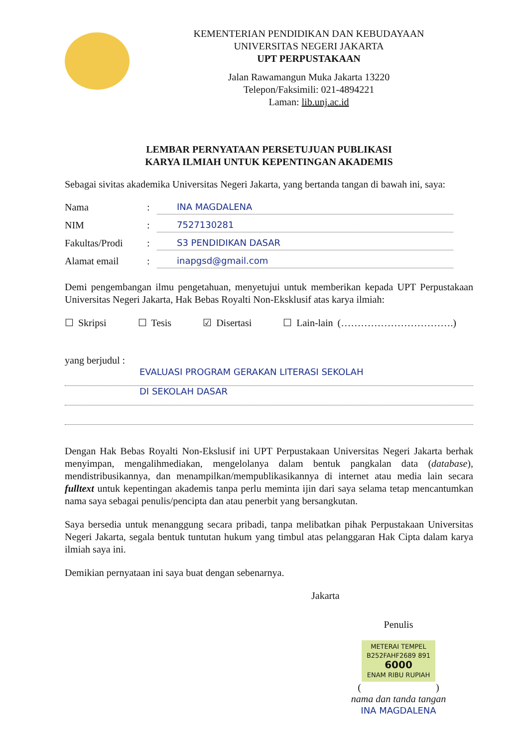KEMENTERIAN PENDIDIKAN DAN KEBUDAYAAN
UNIVERSITAS NEGERI JAKARTA
UPT PERPUSTAKAAN
Jalan Rawamangun Muka Jakarta 13220
Telepon/Faksimili: 021-4894221
Laman: lib.unj.ac.id
LEMBAR PERNYATAAN PERSETUJUAN PUBLIKASI
KARYA ILMIAH UNTUK KEPENTINGAN AKADEMIS
Sebagai sivitas akademika Universitas Negeri Jakarta, yang bertanda tangan di bawah ini, saya:
Nama: INA MAGDALENA
NIM: 7527130281
Fakultas/Prodi: S3 PENDIDIKAN DASAR
Alamat email: inapgsd@gmail.com
Demi pengembangan ilmu pengetahuan, menyetujui untuk memberikan kepada UPT Perpustakaan Universitas Negeri Jakarta, Hak Bebas Royalti Non-Eksklusif atas karya ilmiah:
☐ Skripsi ☐ Tesis ☑ Disertasi ☐ Lain-lain (…………………………….)
yang berjudul :
EVALUASI PROGRAM GERAKAN LITERASI SEKOLAH
DI SEKOLAH DASAR
Dengan Hak Bebas Royalti Non-Ekslusif ini UPT Perpustakaan Universitas Negeri Jakarta berhak menyimpan, mengalihmediakan, mengelolanya dalam bentuk pangkalan data (database), mendistribusikannya, dan menampilkan/mempublikasikannya di internet atau media lain secara fulltext untuk kepentingan akademis tanpa perlu meminta ijin dari saya selama tetap mencantumkan nama saya sebagai penulis/pencipta dan atau penerbit yang bersangkutan.
Saya bersedia untuk menanggung secara pribadi, tanpa melibatkan pihak Perpustakaan Universitas Negeri Jakarta, segala bentuk tuntutan hukum yang timbul atas pelanggaran Hak Cipta dalam karya ilmiah saya ini.
Demikian pernyataan ini saya buat dengan sebenarnya.
Jakarta
Penulis
METERAI TEMPEL
B252FAHF2689 891
6000
ENAM RIBU RUPIAH
( )
nama dan tanda tangan
INA MAGDALENA